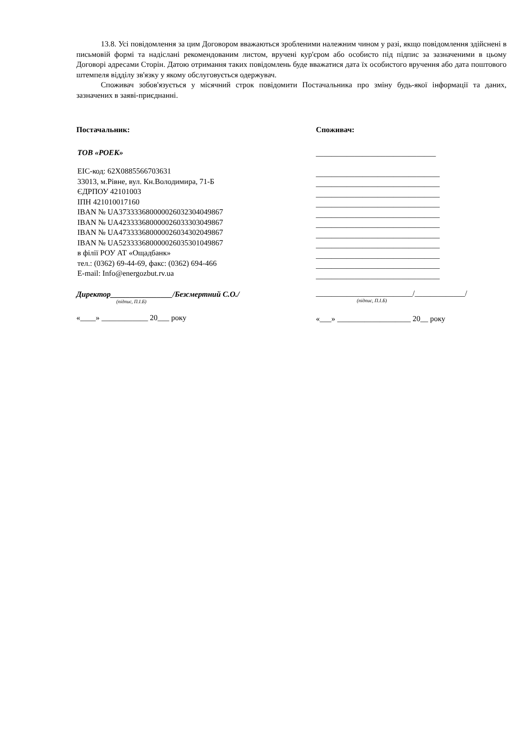13.8. Усі повідомлення за цим Договором вважаються зробленими належним чином у разі, якщо повідомлення здійснені в письмовій формі та надіслані рекомендованим листом, вручені кур'єром або особисто під підпис за зазначеними в цьому Договорі адресами Сторін. Датою отримання таких повідомлень буде вважатися дата їх особистого вручення або дата поштового штемпеля відділу зв'язку у якому обслуговується одержувач.
Споживач зобов'язується у місячний строк повідомити Постачальника про зміну будь-якої інформації та даних, зазначених в заяві-приєднанні.
Постачальник:
ТОВ «РОЕК»
ЕІС-код: 62X0885566703631
33013, м.Рівне, вул. Кн.Володимира, 71-Б
ЄДРПОУ 42101003
ІПН 421010017160
IBAN № UA373333680000026032304049867
IBAN № UA423333680000026033303049867
IBAN № UA473333680000026034302049867
IBAN № UA523333680000026035301049867
в філії РОУ АТ «Ощадбанк»
тел.: (0362) 69-44-69, факс: (0362) 694-466
E-mail: Info@energozbut.rv.ua
Директор________________/Безсмертний С.О./
(підпис, П.І.Б)
«____» ____________ 20___ року
Споживач:
_______________________________
________________________________
________________________________
________________________________
________________________________
________________________________
________________________________
________________________________
________________________________
________________________________
________________________________
________________________________
_________________________/_____________/
(підпис, П.І.Б)
«___» ___________________ 20__ року